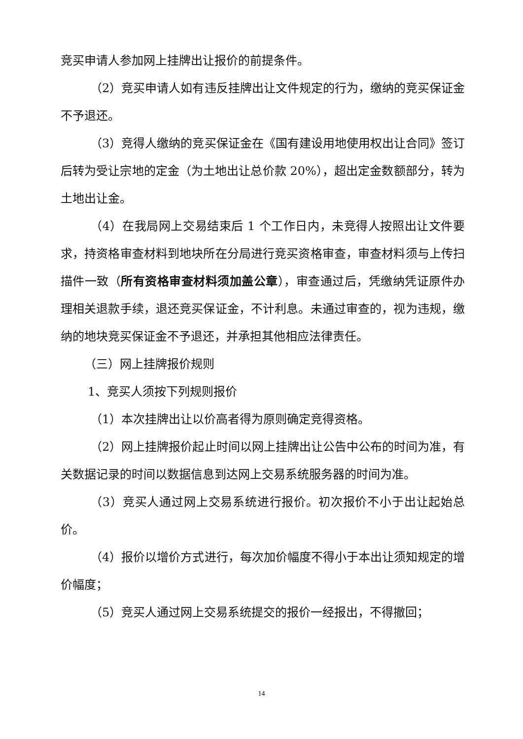竞买申请人参加网上挂牌出让报价的前提条件。
（2）竞买申请人如有违反挂牌出让文件规定的行为，缴纳的竞买保证金不予退还。
（3）竞得人缴纳的竞买保证金在《国有建设用地使用权出让合同》签订后转为受让宗地的定金（为土地出让总价款 20%），超出定金数额部分，转为土地出让金。
（4）在我局网上交易结束后 1 个工作日内，未竞得人按照出让文件要求，持资格审查材料到地块所在分局进行竞买资格审查，审查材料须与上传扫描件一致（所有资格审查材料须加盖公章），审查通过后，凭缴纳凭证原件办理相关退款手续，退还竞买保证金，不计利息。未通过审查的，视为违规，缴纳的地块竞买保证金不予退还，并承担其他相应法律责任。
（三）网上挂牌报价规则
1、竞买人须按下列规则报价
（1）本次挂牌出让以价高者得为原则确定竞得资格。
（2）网上挂牌报价起止时间以网上挂牌出让公告中公布的时间为准，有关数据记录的时间以数据信息到达网上交易系统服务器的时间为准。
（3）竞买人通过网上交易系统进行报价。初次报价不小于出让起始总价。
（4）报价以增价方式进行，每次加价幅度不得小于本出让须知规定的增价幅度；
（5）竞买人通过网上交易系统提交的报价一经报出，不得撤回；
14